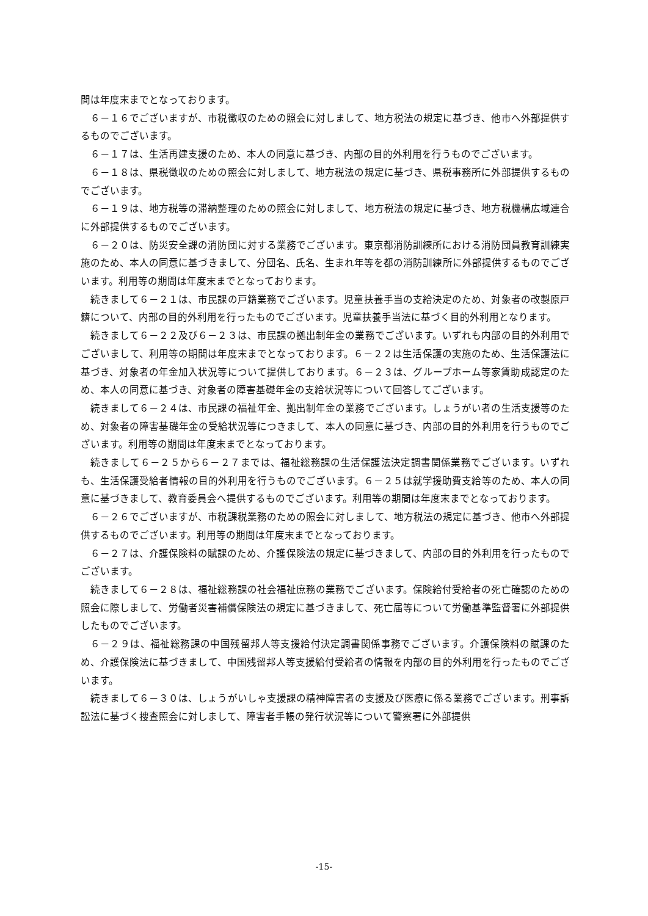間は年度末までとなっております。
６－１６でございますが、市税徴収のための照会に対しまして、地方税法の規定に基づき、他市へ外部提供するものでございます。
６－１７は、生活再建支援のため、本人の同意に基づき、内部の目的外利用を行うものでございます。
６－１８は、県税徴収のための照会に対しまして、地方税法の規定に基づき、県税事務所に外部提供するものでございます。
６－１９は、地方税等の滞納整理のための照会に対しまして、地方税法の規定に基づき、地方税機構広域連合に外部提供するものでございます。
６－２０は、防災安全課の消防団に対する業務でございます。東京都消防訓練所における消防団員教育訓練実施のため、本人の同意に基づきまして、分団名、氏名、生まれ年等を都の消防訓練所に外部提供するものでございます。利用等の期間は年度末までとなっております。
続きまして６－２１は、市民課の戸籍業務でございます。児童扶養手当の支給決定のため、対象者の改製原戸籍について、内部の目的外利用を行ったものでございます。児童扶養手当法に基づく目的外利用となります。
続きまして６－２２及び６－２３は、市民課の拠出制年金の業務でございます。いずれも内部の目的外利用でございまして、利用等の期間は年度末までとなっております。６－２２は生活保護の実施のため、生活保護法に基づき、対象者の年金加入状況等について提供しております。６－２３は、グループホーム等家賃助成認定のため、本人の同意に基づき、対象者の障害基礎年金の支給状況等について回答してございます。
続きまして６－２４は、市民課の福祉年金、拠出制年金の業務でございます。しょうがい者の生活支援等のため、対象者の障害基礎年金の受給状況等につきまして、本人の同意に基づき、内部の目的外利用を行うものでございます。利用等の期間は年度末までとなっております。
続きまして６－２５から６－２７までは、福祉総務課の生活保護法決定調書関係業務でございます。いずれも、生活保護受給者情報の目的外利用を行うものでございます。６－２５は就学援助費支給等のため、本人の同意に基づきまして、教育委員会へ提供するものでございます。利用等の期間は年度末までとなっております。
６－２６でございますが、市税課税業務のための照会に対しまして、地方税法の規定に基づき、他市へ外部提供するものでございます。利用等の期間は年度末までとなっております。
６－２７は、介護保険料の賦課のため、介護保険法の規定に基づきまして、内部の目的外利用を行ったものでございます。
続きまして６－２８は、福祉総務課の社会福祉庶務の業務でございます。保険給付受給者の死亡確認のための照会に際しまして、労働者災害補償保険法の規定に基づきまして、死亡届等について労働基準監督署に外部提供したものでございます。
６－２９は、福祉総務課の中国残留邦人等支援給付決定調書関係事務でございます。介護保険料の賦課のため、介護保険法に基づきまして、中国残留邦人等支援給付受給者の情報を内部の目的外利用を行ったものでございます。
続きまして６－３０は、しょうがいしゃ支援課の精神障害者の支援及び医療に係る業務でございます。刑事訴訟法に基づく捜査照会に対しまして、障害者手帳の発行状況等について警察署に外部提供
-15-